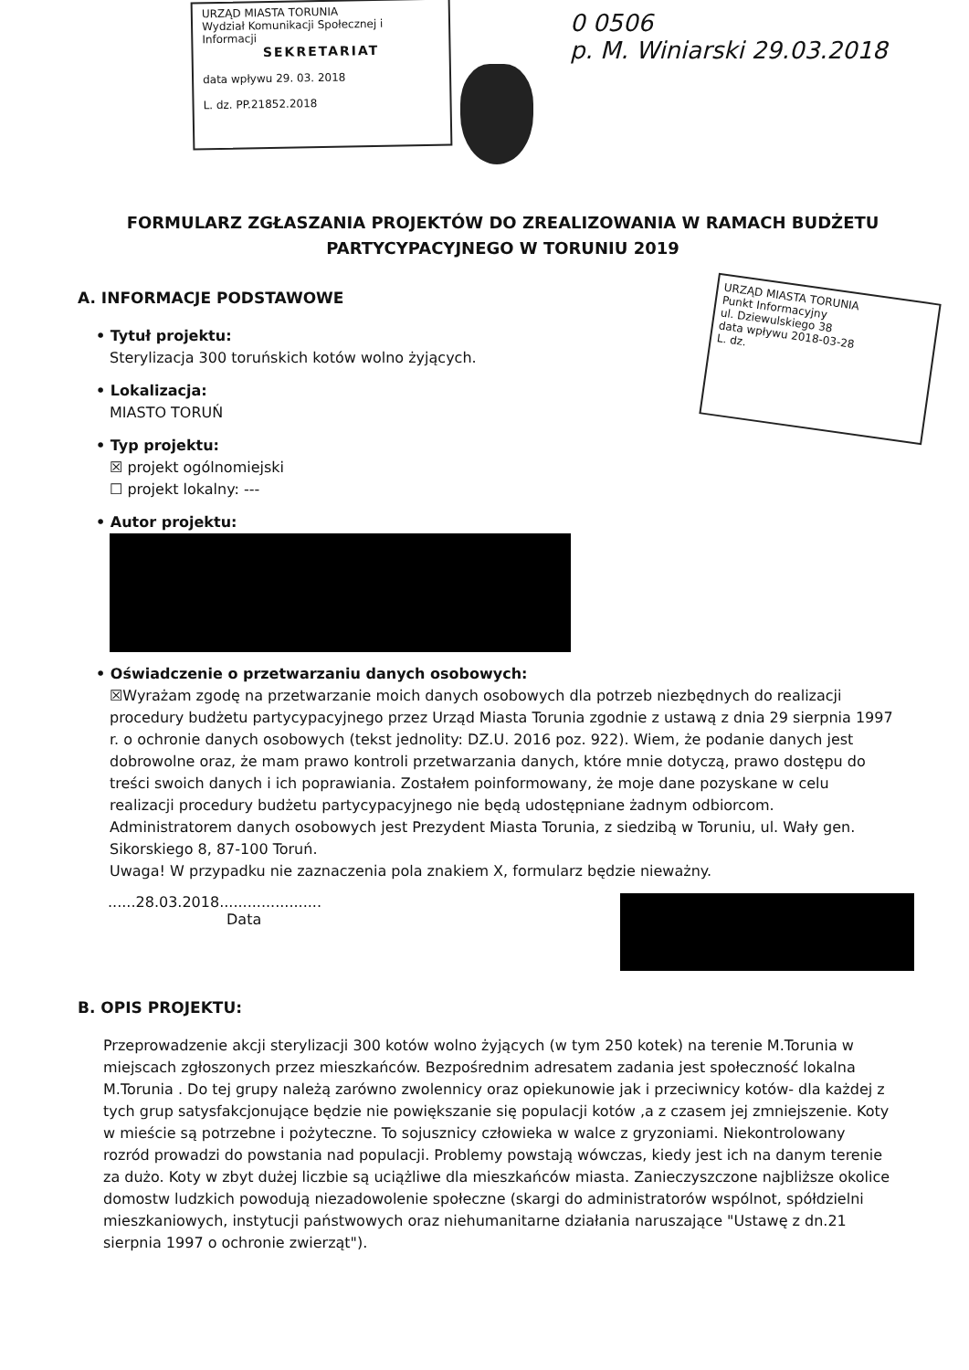URZĄD MIASTA TORUNIA
Wydział Komunikacji Społecznej i Informacji
SEKRETARIAT
data wpływu 29. 03. 2018
L. dz. PP.21852.2018
0 0506
p. M. Winiarski 29.03.2018
URZĄD MIASTA TORUNIA
Punkt Informacyjny
ul. Dziewulskiego 38
data wpływu 2018-03-28
L. dz.
FORMULARZ ZGŁASZANIA PROJEKTÓW DO ZREALIZOWANIA W RAMACH BUDŻETU PARTYCYPACYJNEGO W TORUNIU 2019
A. INFORMACJE PODSTAWOWE
• Tytuł projektu:
Sterylizacja 300 toruńskich kotów wolno żyjących.
• Lokalizacja:
MIASTO TORUŃ
• Typ projektu:
☒ projekt ogólnomiejski
☐ projekt lokalny: ---
• Autor projektu:
• Oświadczenie o przetwarzaniu danych osobowych:
☒Wyrażam zgodę na przetwarzanie moich danych osobowych dla potrzeb niezbędnych do realizacji procedury budżetu partycypacyjnego przez Urząd Miasta Torunia zgodnie z ustawą z dnia 29 sierpnia 1997 r. o ochronie danych osobowych (tekst jednolity: DZ.U. 2016 poz. 922). Wiem, że podanie danych jest dobrowolne oraz, że mam prawo kontroli przetwarzania danych, które mnie dotyczą, prawo dostępu do treści swoich danych i ich poprawiania. Zostałem poinformowany, że moje dane pozyskane w celu realizacji procedury budżetu partycypacyjnego nie będą udostępniane żadnym odbiorcom. Administratorem danych osobowych jest Prezydent Miasta Torunia, z siedzibą w Toruniu, ul. Wały gen. Sikorskiego 8, 87-100 Toruń.
Uwaga! W przypadku nie zaznaczenia pola znakiem X, formularz będzie nieważny.
......28.03.2018......................
Data
B. OPIS PROJEKTU:
Przeprowadzenie akcji sterylizacji 300 kotów wolno żyjących (w tym 250 kotek) na terenie M.Torunia w miejscach zgłoszonych przez mieszkańców. Bezpośrednim adresatem zadania jest społeczność lokalna M.Torunia . Do tej grupy należą zarówno zwolennicy oraz opiekunowie jak i przeciwnicy kotów- dla każdej z tych grup satysfakcjonujące będzie nie powiększanie się populacji kotów ,a z czasem jej zmniejszenie. Koty w mieście są potrzebne i pożyteczne. To sojusznicy człowieka w walce z gryzoniami. Niekontrolowany rozród prowadzi do powstania nad populacji. Problemy powstają wówczas, kiedy jest ich na danym terenie za dużo. Koty w zbyt dużej liczbie są uciążliwe dla mieszkańców miasta. Zanieczyszczone najbliższe okolice domostw ludzkich powodują niezadowolenie społeczne (skargi do administratorów wspólnot, spółdzielni mieszkaniowych, instytucji państwowych oraz niehumanitarne działania naruszające "Ustawę z dn.21 sierpnia 1997 o ochronie zwierząt").